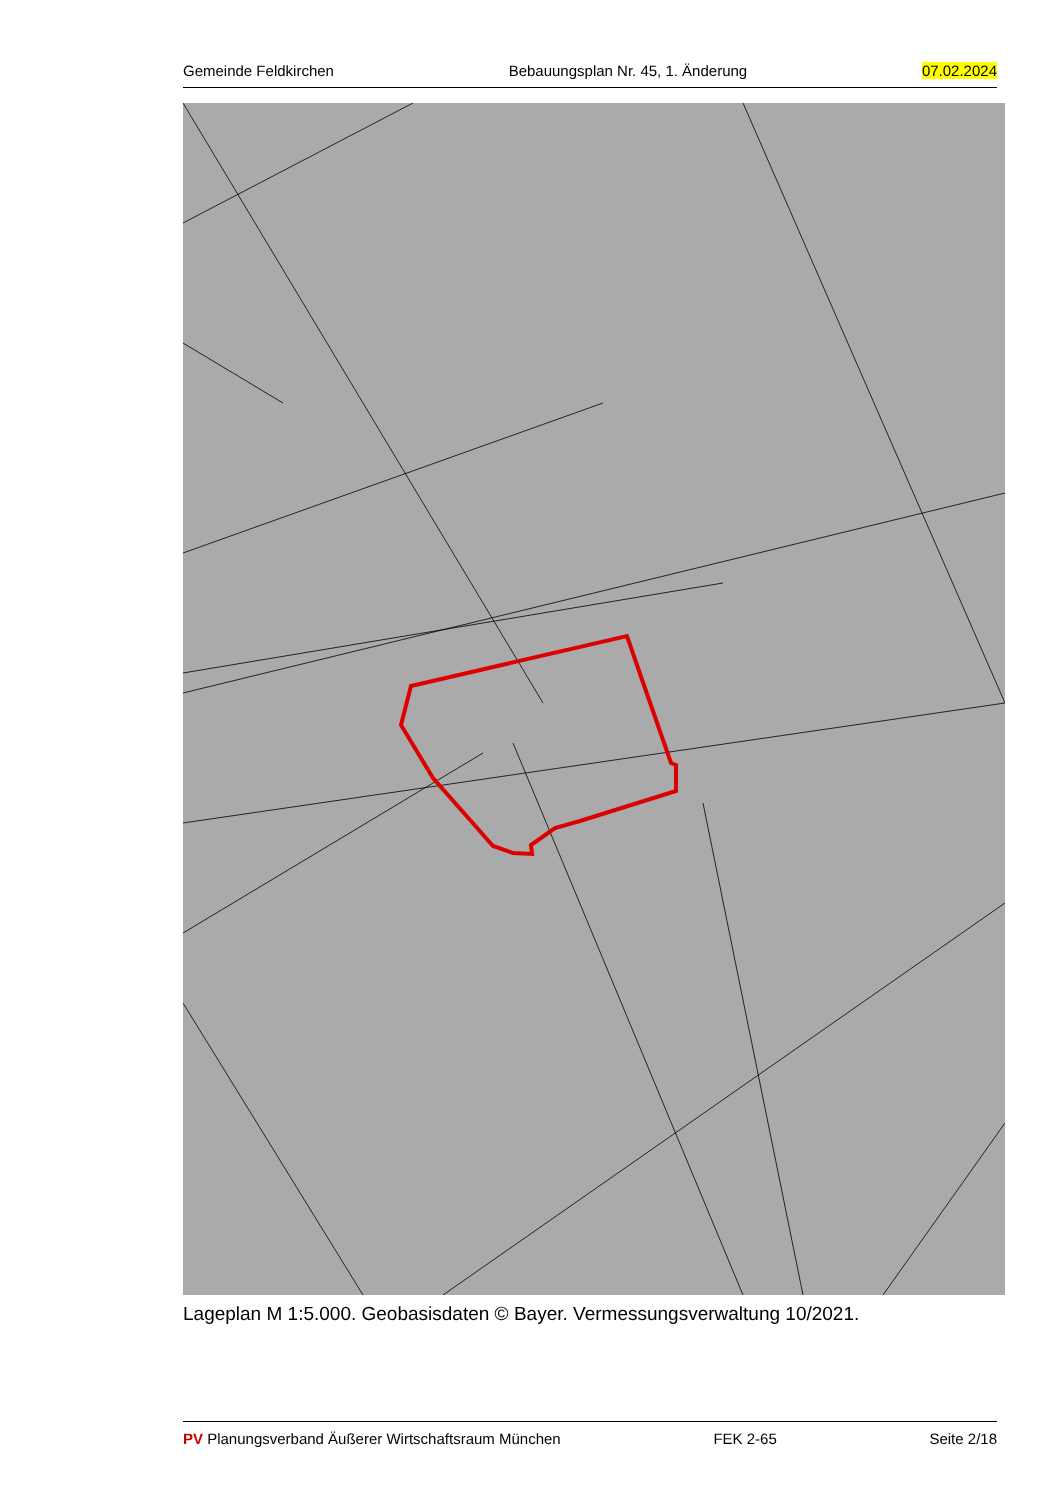Gemeinde Feldkirchen Bebauungsplan Nr. 45, 1. Änderung 07.02.2024
Lageplan M 1:5.000. Geobasisdaten © Bayer. Vermessungsverwaltung 10/2021.
PV Planungsverband Äußerer Wirtschaftsraum München FEK 2-65 Seite 2/18